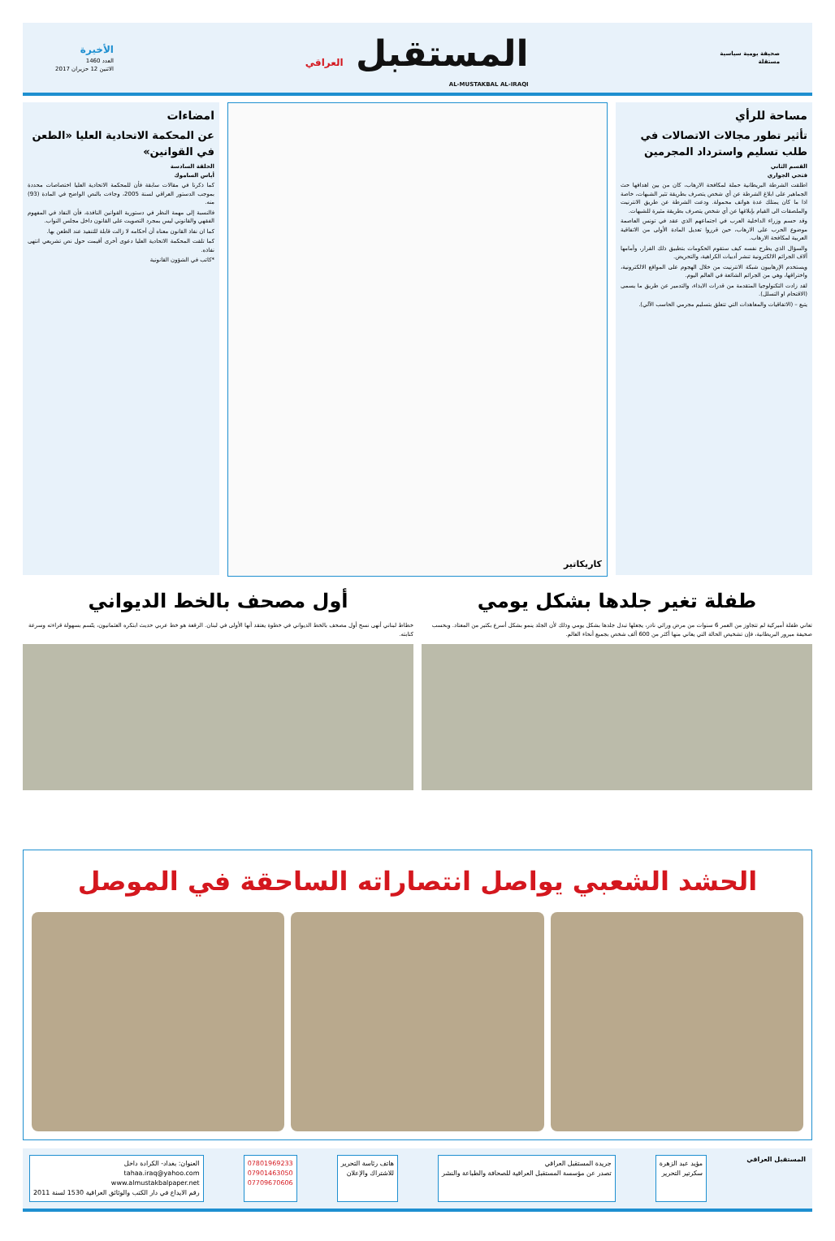صحيفة يومية سياسية
مستقلة
المستقبل العراقي
AL-MUSTAKBAL AL-IRAQI
الأخيرة
العدد 1460
الاثنين 12 حزيران 2017
مساحة للرأي
تأثير تطور مجالات الاتصالات في طلب تسليم واسترداد المجرمين
القسم الثاني
فتحي الجواري
اطلقت الشرطة البريطانية حملة لمكافحة الارهاب، كان من بين اهدافها حث الجماهير على ابلاغ الشرطة عن أي شخص يتصرف بطريقة تثير الشبهات، خاصة اذا ما كان يمتلك عدة هواتف محمولة. ودعت الشرطة عن طريق الانترنيت والملصقات الى القيام بإبلاغها عن أي شخص يتصرف بطريقة مثيرة للشبهات.
وقد حسم وزراء الداخلية العرب في اجتماعهم الذي عقد في تونس العاصمة موضوع الحرب على الارهاب، حين قرروا تعديل المادة الأولى من الاتفاقية العربية لمكافحة الارهاب.
والسؤال الذي يطرح نفسه كيف ستقوم الحكومات بتطبيق ذلك القرار، وأمامها آلاف الجرائم الالكترونية تنشر أدبيات الكراهية، والتحريض.
ويستخدم الإرهابيون شبكة الانترنيت من خلال الهجوم على المواقع الالكترونية، واختراقها، وهي من الجرائم الشائعة في العالم اليوم.
لقد زادت التكنولوجيا المتقدمة من قدرات الايذاء، والتدمير عن طريق ما يسمى (الاقتحام او التسلل).
يتبع – (الاتفاقيات والمعاهدات التي تتعلق بتسليم مجرمي الحاسب الآلي).
كاريكاتير
امضاءات
عن المحكمة الاتحادية العليا «الطعن في القوانين»
الحلقة السادسة
أياس الساموك
كما ذكرنا في مقالات سابقة فأن للمحكمة الاتحادية العليا اختصاصات محددة بموجب الدستور العراقي لسنة 2005، وجاءت بالنص الواضح في المادة (93) منه.
فالنسبة إلى مهمة النظر في دستورية القوانين النافذة، فأن النفاذ في المفهوم الفقهي والقانوني ليس بمجرد التصويت على القانون داخل مجلس النواب.
كما ان نفاذ القانون معناه أن أحكامه لا زالت قابلة للتنفيذ عند الطعن بها.
كما تلقت المحكمة الاتحادية العليا دعوى أخرى أقيمت حول نص تشريعي انتهى نفاذه.
*كاتب في الشؤون القانونية
طفلة تغير جلدها بشكل يومي
تعاني طفلة أميركية لم تتجاوز من العمر 6 سنوات من مرض وراثي نادر، يجعلها تبدل جلدها بشكل يومي وذلك لأن الجلد ينمو بشكل أسرع بكثير من المعتاد. وبحسب صحيفة ميرور البريطانية، فإن تشخيص الحالة التي يعاني منها أكثر من 600 ألف شخص بجميع أنحاء العالم.
أول مصحف بالخط الديواني
خطاط لبناني أنهى نسخ أول مصحف بالخط الديواني في خطوة يعتقد أنها الأولى في لبنان. الرقعة هو خط عربي حديث ابتكره العثمانيون، يتّسم بسهولة قراءته وسرعة كتابته.
الحشد الشعبي يواصل انتصاراته الساحقة في الموصل
المستقبل العراقي
مؤيد عبد الزهرة
سكرتير التحرير
جريدة المستقبل العراقي
تصدر عن مؤسسة المستقبل العراقية للصحافة والطباعة والنشر
هاتف رئاسة التحرير
للاشتراك والإعلان
07801969233
07901463050
07709670606
العنوان: بغداد- الكرادة داخل
tahaa.iraq@yahoo.com
www.almustakbalpaper.net
رقم الايداع في دار الكتب والوثائق العراقية 1530 لسنة 2011